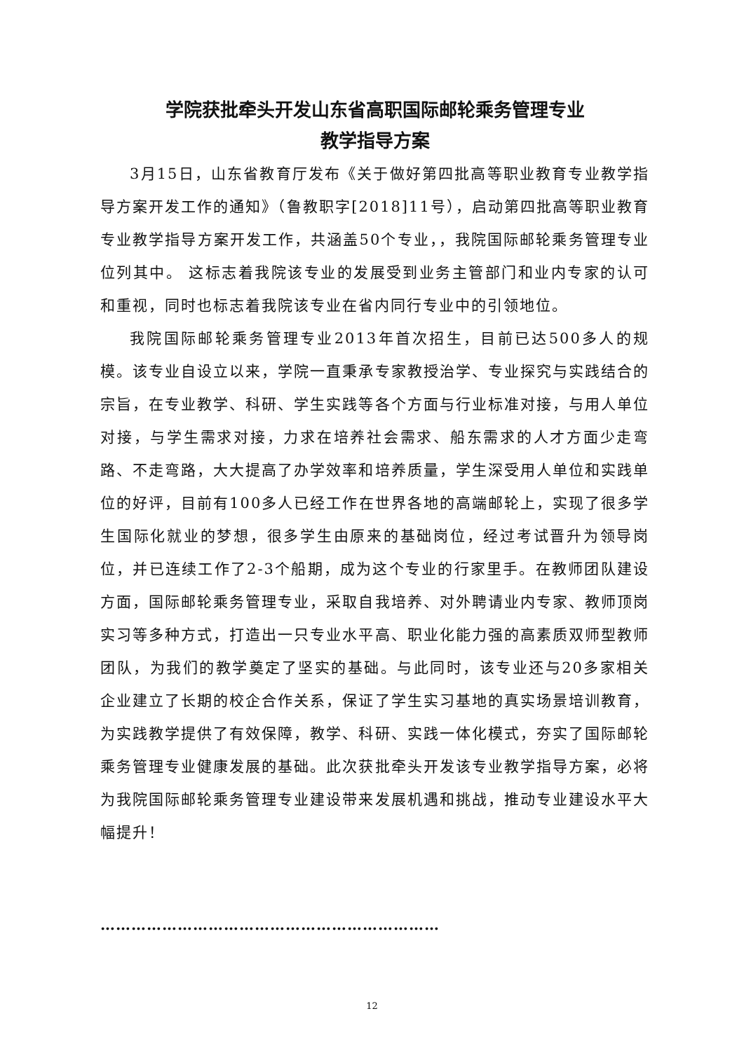学院获批牵头开发山东省高职国际邮轮乘务管理专业
教学指导方案
3月15日，山东省教育厅发布《关于做好第四批高等职业教育专业教学指导方案开发工作的通知》（鲁教职字[2018]11号），启动第四批高等职业教育专业教学指导方案开发工作，共涵盖50个专业，，我院国际邮轮乘务管理专业位列其中。 这标志着我院该专业的发展受到业务主管部门和业内专家的认可和重视，同时也标志着我院该专业在省内同行专业中的引领地位。
我院国际邮轮乘务管理专业2013年首次招生，目前已达500多人的规模。该专业自设立以来，学院一直秉承专家教授治学、专业探究与实践结合的宗旨，在专业教学、科研、学生实践等各个方面与行业标准对接，与用人单位对接，与学生需求对接，力求在培养社会需求、船东需求的人才方面少走弯路、不走弯路，大大提高了办学效率和培养质量，学生深受用人单位和实践单位的好评，目前有100多人已经工作在世界各地的高端邮轮上，实现了很多学生国际化就业的梦想，很多学生由原来的基础岗位，经过考试晋升为领导岗位，并已连续工作了2-3个船期，成为这个专业的行家里手。在教师团队建设方面，国际邮轮乘务管理专业，采取自我培养、对外聘请业内专家、教师顶岗实习等多种方式，打造出一只专业水平高、职业化能力强的高素质双师型教师团队，为我们的教学奠定了坚实的基础。与此同时，该专业还与20多家相关企业建立了长期的校企合作关系，保证了学生实习基地的真实场景培训教育，为实践教学提供了有效保障，教学、科研、实践一体化模式，夯实了国际邮轮乘务管理专业健康发展的基础。此次获批牵头开发该专业教学指导方案，必将为我院国际邮轮乘务管理专业建设带来发展机遇和挑战，推动专业建设水平大幅提升！
…………………………………………………………
12